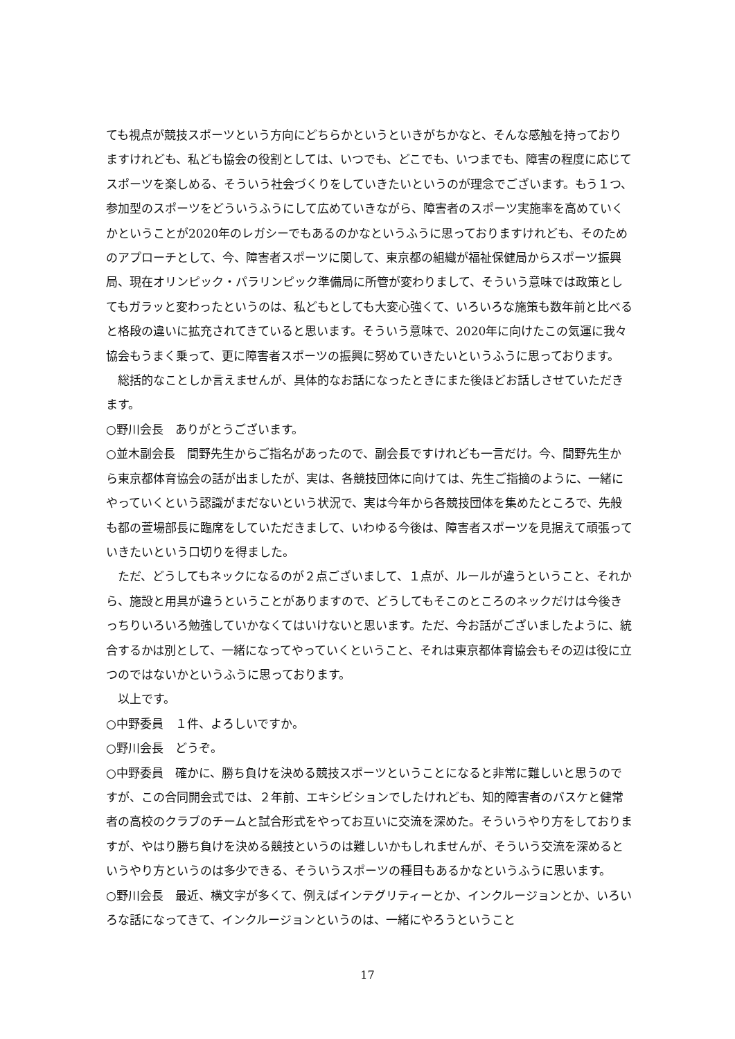ても視点が競技スポーツという方向にどちらかというといきがちかなと、そんな感触を持っておりますけれども、私ども協会の役割としては、いつでも、どこでも、いつまでも、障害の程度に応じてスポーツを楽しめる、そういう社会づくりをしていきたいというのが理念でございます。もう１つ、参加型のスポーツをどういうふうにして広めていきながら、障害者のスポーツ実施率を高めていくかということが2020年のレガシーでもあるのかなというふうに思っておりますけれども、そのためのアプローチとして、今、障害者スポーツに関して、東京都の組織が福祉保健局からスポーツ振興局、現在オリンピック・パラリンピック準備局に所管が変わりまして、そういう意味では政策としてもガラッと変わったというのは、私どもとしても大変心強くて、いろいろな施策も数年前と比べると格段の違いに拡充されてきていると思います。そういう意味で、2020年に向けたこの気運に我々協会もうまく乗って、更に障害者スポーツの振興に努めていきたいというふうに思っております。
　総括的なことしか言えませんが、具体的なお話になったときにまた後ほどお話しさせていただきます。
○野川会長　ありがとうございます。
○並木副会長　間野先生からご指名があったので、副会長ですけれども一言だけ。今、間野先生から東京都体育協会の話が出ましたが、実は、各競技団体に向けては、先生ご指摘のように、一緒にやっていくという認識がまだないという状況で、実は今年から各競技団体を集めたところで、先般も都の萱場部長に臨席をしていただきまして、いわゆる今後は、障害者スポーツを見据えて頑張っていきたいという口切りを得ました。
　ただ、どうしてもネックになるのが２点ございまして、１点が、ルールが違うということ、それから、施設と用具が違うということがありますので、どうしてもそこのところのネックだけは今後きっちりいろいろ勉強していかなくてはいけないと思います。ただ、今お話がございましたように、統合するかは別として、一緒になってやっていくということ、それは東京都体育協会もその辺は役に立つのではないかというふうに思っております。
　以上です。
○中野委員　１件、よろしいですか。
○野川会長　どうぞ。
○中野委員　確かに、勝ち負けを決める競技スポーツということになると非常に難しいと思うのですが、この合同開会式では、２年前、エキシビションでしたけれども、知的障害者のバスケと健常者の高校のクラブのチームと試合形式をやってお互いに交流を深めた。そういうやり方をしておりますが、やはり勝ち負けを決める競技というのは難しいかもしれませんが、そういう交流を深めるというやり方というのは多少できる、そういうスポーツの種目もあるかなというふうに思います。
○野川会長　最近、横文字が多くて、例えばインテグリティーとか、インクルージョンとか、いろいろな話になってきて、インクルージョンというのは、一緒にやろうということ
17